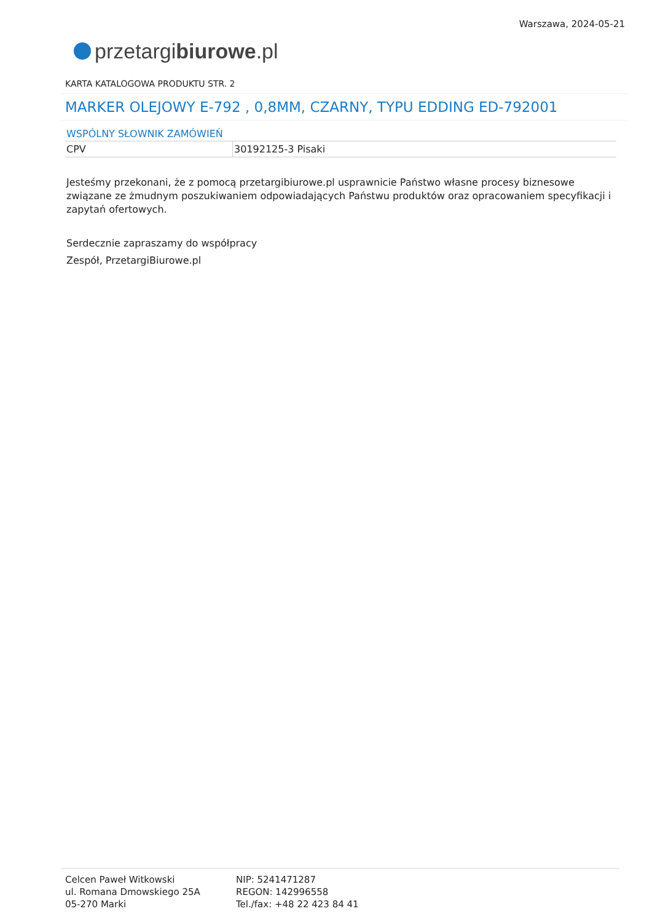przetargi biurowe.pl
Warszawa, 2024-05-21
KARTA KATALOGOWA PRODUKTU STR. 2
MARKER OLEJOWY E-792 , 0,8MM, CZARNY, TYPU EDDING ED-792001
WSPÓLNY SŁOWNIK ZAMÓWIEŃ
| CPV | 30192125-3 Pisaki |
Jesteśmy przekonani, że z pomocą przetargibiurowe.pl usprawnicie Państwo własne procesy biznesowe związane ze żmudnym poszukiwaniem odpowiadających Państwu produktów oraz opracowaniem specyfikacji i zapytań ofertowych.
Serdecznie zapraszamy do współpracy
Zespół, PrzetargiBiurowe.pl
Celcen Paweł Witkowski
ul. Romana Dmowskiego 25A
05-270 Marki
NIP: 5241471287
REGON: 142996558
Tel./fax: +48 22 423 84 41